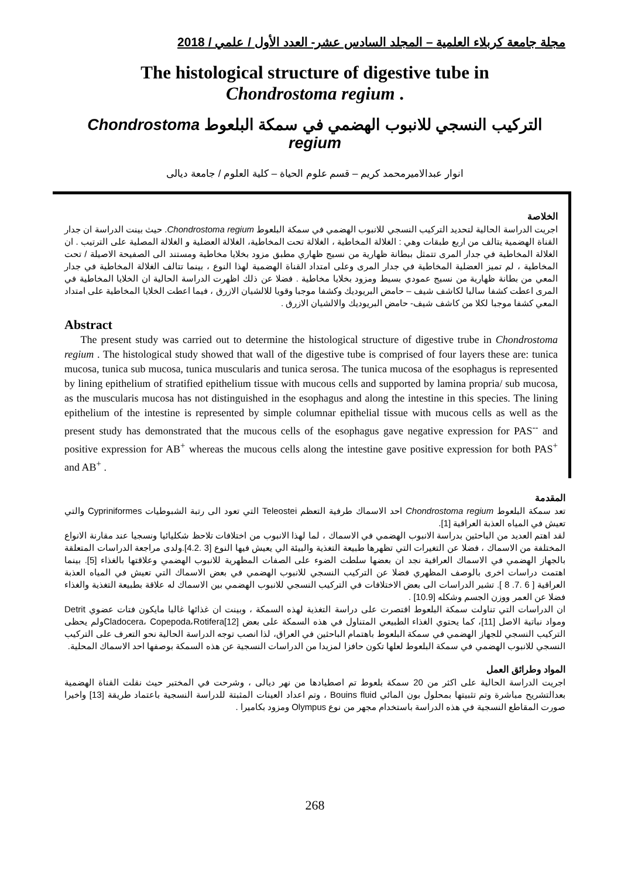مجلة جامعة كربلاء العلمية – المجلد السادس عشر- العدد الأول / علمي / 2018
The histological structure of digestive tube in
Chondrostoma regium .
التركيب النسجي للانبوب الهضمي في سمكة البلعوط Chondrostoma regium
انوار عبدالاميرمحمد كريم – قسم علوم الحياة – كلية العلوم / جامعة ديالى
الخلاصة
اجريت الدراسة الحالية لتحديد التركيب النسجي للانبوب الهضمي في سمكة البلعوط Chondrostoma regium. حيث بينت الدراسة ان جدار القناة الهضمية يتالف من اربع طبقات وهي : الغلالة المخاطية ، الغلالة تحت المخاطية، الغلالة العضلية و الغلالة المصلية على الترتيب . ان الغلالة المخاطية في جدار المرى تتمثل ببطانة ظهارية من نسيج ظهاري مطبق مزود بخلايا مخاطية ومستند الى الصفيحة الاصيلة / تحت المخاطية ، لم تميز العضلية المخاطية في جدار المرى وعلى امتداد القناة الهضمية لهذا النوع ، بينما تتالف الغلالة المخاطية في جدار المعي من بطانة ظهارية من نسيج عمودي بسيط ومزود بخلايا مخاطية . فضلا عن ذلك اظهرت الدراسة الحالية ان الخلايا المخاطية في المرى اعطت كشفا سالبا لكاشف شيف – حامض البريوديك وكشفا موجبا وقويا للالشيان الازرق ، فيما اعطت الخلايا المخاطية على امتداد المعي كشفا موجبا لكلا من كاشف شيف- حامض البريوديك والالشيان الازرق .
Abstract
The present study was carried out to determine the histological structure of digestive trube in Chondrostoma regium . The histological study showed that wall of the digestive tube is comprised of four layers these are: tunica mucosa, tunica sub mucosa, tunica muscularis and tunica serosa. The tunica mucosa of the esophagus is represented by lining epithelium of stratified epithelium tissue with mucous cells and supported by lamina propria/ sub mucosa, as the muscularis mucosa has not distinguished in the esophagus and along the intestine in this species. The lining epithelium of the intestine is represented by simple columnar epithelial tissue with mucous cells as well as the present study has demonstrated that the mucous cells of the esophagus gave negative expression for PAS<sup>--</sup> and positive expression for AB<sup>+</sup> whereas the mucous cells along the intestine gave positive expression for both PAS<sup>+</sup> and AB<sup>+</sup> .
المقدمة
تعد سمكة البلعوط Chondrostoma regium احد الاسماك طرفية التعظم Teleostei التي تعود الى رتبة الشبوطيات Cypriniformes والتي تعيش في المياه العذبة العراقية [1].
لقد اهتم العديد من الباحثين بدراسة الانبوب الهضمي في الاسماك ، لما لهذا الانبوب من اختلافات تلاحظ شكليائيا ونسجيا عند مقارنة الانواع المختلفة من الاسماك ، فضلا عن التغيرات التي تظهرها طبيعة التغذية والبيئة الي يعيش فيها النوع [3 .4.2].ولدى مراجعة الدراسات المتعلقة بالجهاز الهضمي في الاسماك العراقية نجد ان بعضها سلطت الضوء على الصفات المظهرية للانبوب الهضمي وعلاقتها بالغذاء [5]. بينما اهتمت دراسات اخرى بالوصف المظهري فضلا عن التركيب النسجي للانبوب الهضمي في بعض الاسماك التي تعيش في المياه العذبة العراقية [ 6 .7. 8 ]. تشير الدراسات الى بعض الاختلافات في التركيب النسجي للانبوب الهضمي بين الاسماك له علاقة بطبيعة التغذية والغذاء فضلا عن العمر ووزن الجسم وشكله [10.9] .
ان الدراسات التي تناولت سمكة البلعوط اقتصرت على دراسة التغذية لهذه السمكة ، وبينت ان غذائها غالبا مايكون فتات عضوي Detrit ومواد نباتية الاصل [11]، كما يحتوي الغذاء الطبيعي المتناول في هذه السمكة على بعض Cladocera، Copepoda،Rotifera[12]ولم يحظى التركيب النسجي للجهاز الهضمي في سمكة البلعوط باهتمام الباحثين في العراق، لذا انصب توجه الدراسة الحالية نحو التعرف على التركيب النسجي للانبوب الهضمي في سمكة البلعوط لعلها تكون حافزا لمزيدا من الدراسات النسجية عن هذه السمكة بوصفها احد الاسماك المحلية.
المواد وطرائق العمل
اجريت الدراسة الحالية على اكثر من 20 سمكة بلعوط تم اصطيادها من نهر ديالى ، وشرحت في المختبر حيث نقلت القناة الهضمية بعدالتشريح مباشرة وتم تثبيتها بمحلول بون المائي Bouins fluid ، وتم اعداد العينات المثبتة للدراسة النسجية باعتماد طريقة [13] واخيرا صورت المقاطع النسجية في هذه الدراسة باستخدام مجهر من نوع Olympus ومزود بكاميرا .
268